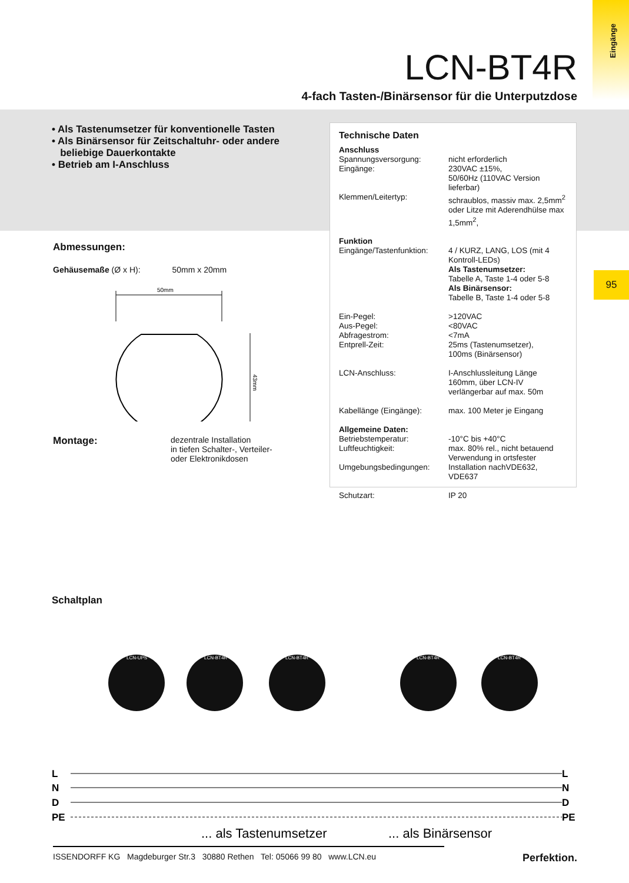Eingänge
95
LCN-BT4R
4-fach Tasten-/Binärsensor für die Unterputzdose
• Als Tastenumsetzer für konventionelle Tasten
• Als Binärsensor für Zeitschaltuhr- oder andere
beliebige Dauerkontakte
• Betrieb am I-Anschluss
Technische Daten
| Anschluss | |
| Spannungsversorgung: | nicht erforderlich |
| Eingänge: | 230VAC ±15%, 50/60Hz (110VAC Version lieferbar) |
| Klemmen/Leitertyp: | schraublos, massiv max. 2,5mm<sup>2</sup> oder Litze mit Aderendhülse max 1,5mm<sup>2</sup>, |
| Funktion Eingänge/Tastenfunktion: | 4 / KURZ, LANG, LOS (mit 4 Kontroll-LEDs) Als Tastenumsetzer: Tabelle A, Taste 1-4 oder 5-8 Als Binärsensor: Tabelle B, Taste 1-4 oder 5-8 |
| Ein-Pegel: Aus-Pegel: Abfragestrom: Entprell-Zeit: | >120VAC <80VAC <7mA 25ms (Tastenumsetzer), 100ms (Binärsensor) |
| LCN-Anschluss: | I-Anschlussleitung Länge 160mm, über LCN-IV verlängerbar auf max. 50m |
| Kabellänge (Eingänge): | max. 100 Meter je Eingang |
| Allgemeine Daten: Betriebstemperatur: Luftfeuchtigkeit: Umgebungsbedingungen: | -10°C bis +40°C max. 80% rel., nicht betauend Verwendung in ortsfester Installation nachVDE632, VDE637 |
| Schutzart: | IP 20 |
Abmessungen:
Gehäusemaße (Ø x H): 50mm x 20mm
50mm
43mm
Montage: dezentrale Installation
in tiefen Schalter-, Verteiler-
oder Elektronikdosen
Schaltplan
LCN-UPS
LCN-BT4R
LCN-BT4R
LCN-BT4R
LCN-BT4R
L
N
D
PE
L
N
D
PE
... als Tastenumsetzer
... als Binärsensor
ISSENDORFF KG Magdeburger Str.3 30880 Rethen Tel: 05066 99 80 www.LCN.eu
Perfektion.